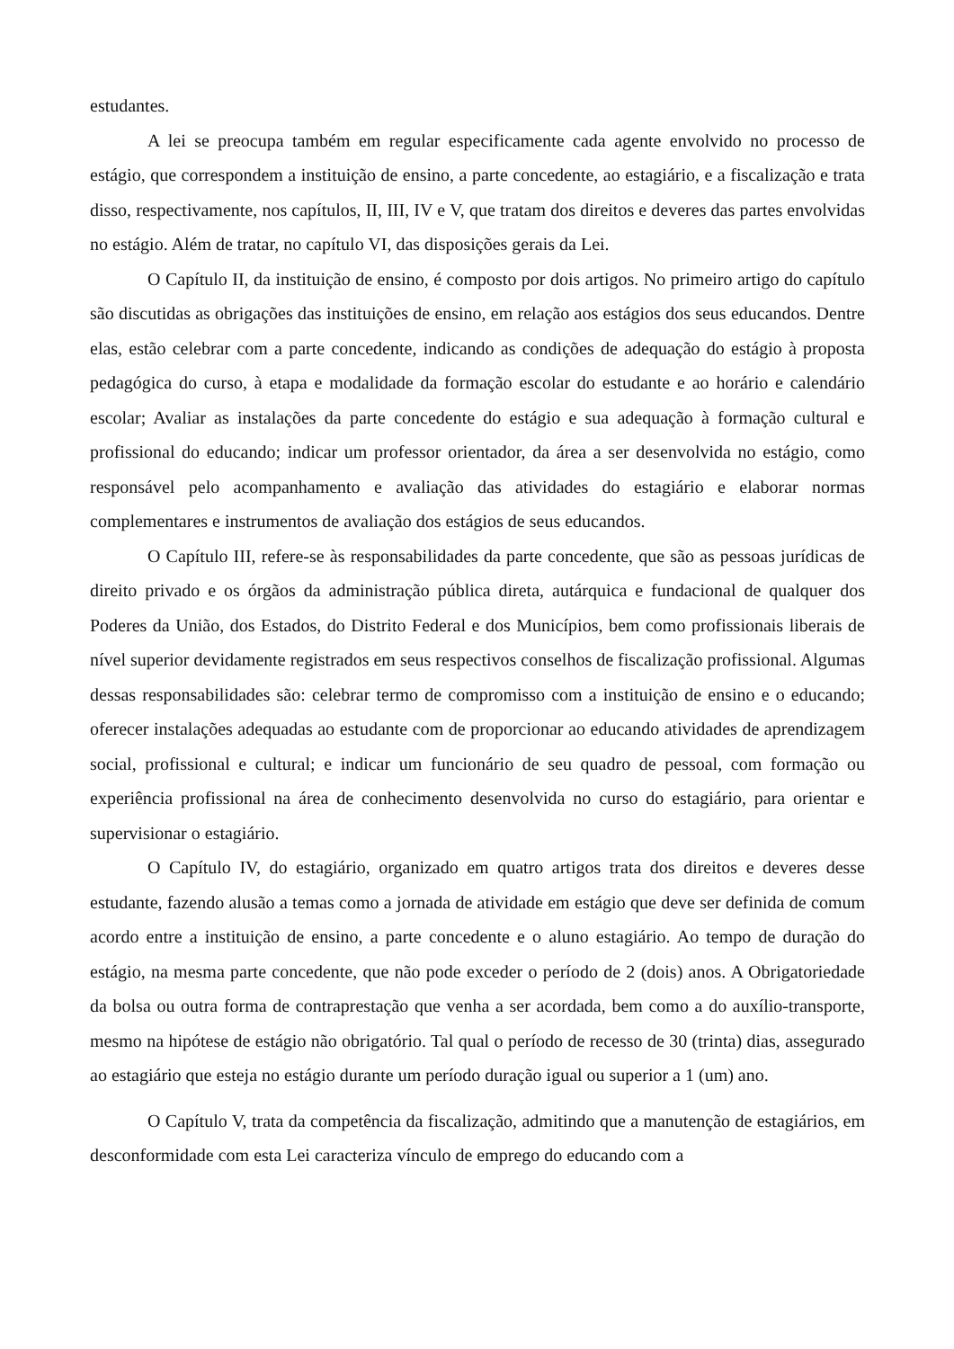estudantes.
A lei se preocupa também em regular especificamente cada agente envolvido no processo de estágio, que correspondem a instituição de ensino, a parte concedente, ao estagiário, e a fiscalização e trata disso, respectivamente, nos capítulos, II, III, IV e V, que tratam dos direitos e deveres das partes envolvidas no estágio. Além de tratar, no capítulo VI, das disposições gerais da Lei.
O Capítulo II, da instituição de ensino, é composto por dois artigos. No primeiro artigo do capítulo são discutidas as obrigações das instituições de ensino, em relação aos estágios dos seus educandos. Dentre elas, estão celebrar com a parte concedente, indicando as condições de adequação do estágio à proposta pedagógica do curso, à etapa e modalidade da formação escolar do estudante e ao horário e calendário escolar; Avaliar as instalações da parte concedente do estágio e sua adequação à formação cultural e profissional do educando; indicar um professor orientador, da área a ser desenvolvida no estágio, como responsável pelo acompanhamento e avaliação das atividades do estagiário e elaborar normas complementares e instrumentos de avaliação dos estágios de seus educandos.
O Capítulo III, refere-se às responsabilidades da parte concedente, que são as pessoas jurídicas de direito privado e os órgãos da administração pública direta, autárquica e fundacional de qualquer dos Poderes da União, dos Estados, do Distrito Federal e dos Municípios, bem como profissionais liberais de nível superior devidamente registrados em seus respectivos conselhos de fiscalização profissional. Algumas dessas responsabilidades são: celebrar termo de compromisso com a instituição de ensino e o educando; oferecer instalações adequadas ao estudante com de proporcionar ao educando atividades de aprendizagem social, profissional e cultural; e indicar um funcionário de seu quadro de pessoal, com formação ou experiência profissional na área de conhecimento desenvolvida no curso do estagiário, para orientar e supervisionar o estagiário.
O Capítulo IV, do estagiário, organizado em quatro artigos trata dos direitos e deveres desse estudante, fazendo alusão a temas como a jornada de atividade em estágio que deve ser definida de comum acordo entre a instituição de ensino, a parte concedente e o aluno estagiário. Ao tempo de duração do estágio, na mesma parte concedente, que não pode exceder o período de 2 (dois) anos. A Obrigatoriedade da bolsa ou outra forma de contraprestação que venha a ser acordada, bem como a do auxílio-transporte, mesmo na hipótese de estágio não obrigatório. Tal qual o período de recesso de 30 (trinta) dias, assegurado ao estagiário que esteja no estágio durante um período duração igual ou superior a 1 (um) ano.
O Capítulo V, trata da competência da fiscalização, admitindo que a manutenção de estagiários, em desconformidade com esta Lei caracteriza vínculo de emprego do educando com a